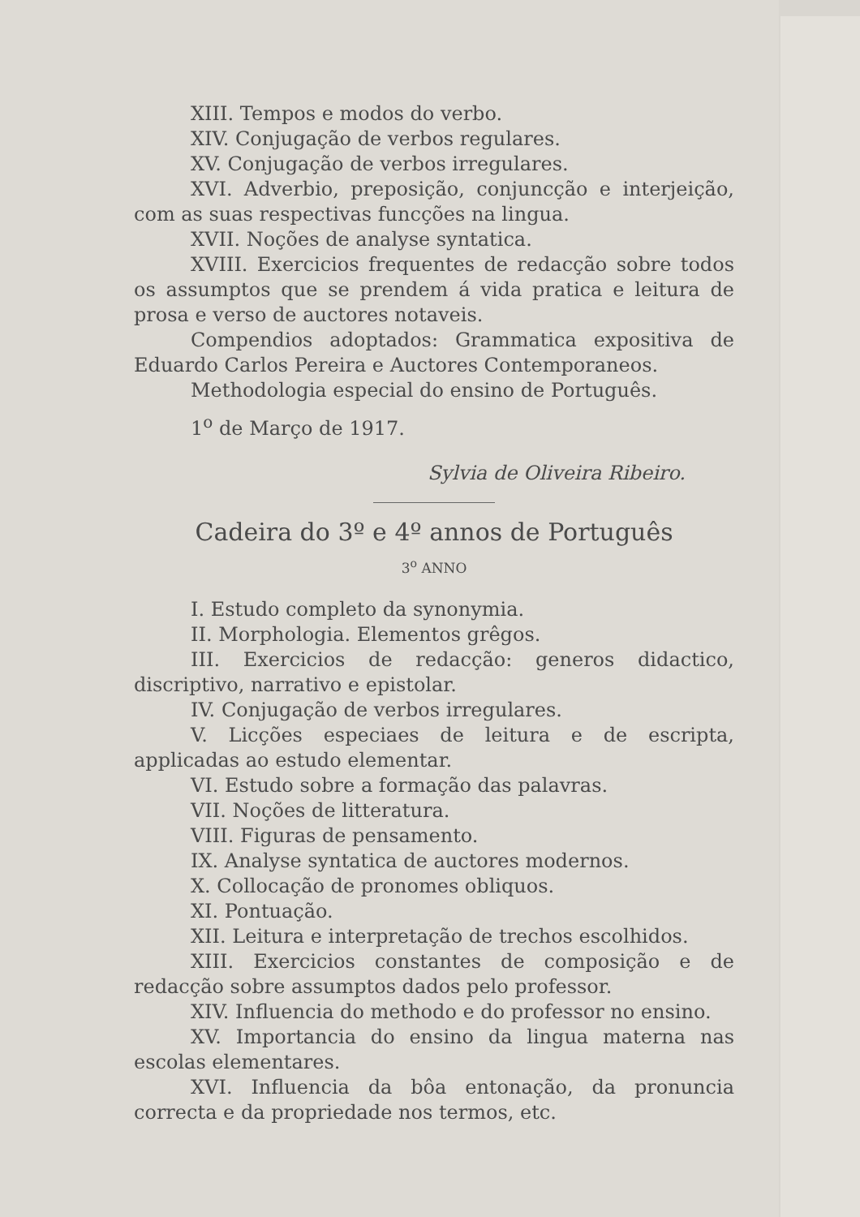XIII. Tempos e modos do verbo.
XIV. Conjugação de verbos regulares.
XV. Conjugação de verbos irregulares.
XVI. Adverbio, preposição, conjuncção e interjeição, com as suas respectivas funcções na lingua.
XVII. Noções de analyse syntatica.
XVIII. Exercicios frequentes de redacção sobre todos os assumptos que se prendem á vida pratica e leitura de prosa e verso de auctores notaveis.
Compendios adoptados: Grammatica expositiva de Eduardo Carlos Pereira e Auctores Contemporaneos.
Methodologia especial do ensino de Português.
1<sup>o</sup> de Março de 1917.
Sylvia de Oliveira Ribeiro.
Cadeira do 3º e 4º annos de Português
3<sup>o</sup> ANNO
I. Estudo completo da synonymia.
II. Morphologia. Elementos grêgos.
III. Exercicios de redacção: generos didactico, discriptivo, narrativo e epistolar.
IV. Conjugação de verbos irregulares.
V. Licções especiaes de leitura e de escripta, applicadas ao estudo elementar.
VI. Estudo sobre a formação das palavras.
VII. Noções de litteratura.
VIII. Figuras de pensamento.
IX. Analyse syntatica de auctores modernos.
X. Collocação de pronomes obliquos.
XI. Pontuação.
XII. Leitura e interpretação de trechos escolhidos.
XIII. Exercicios constantes de composição e de redacção sobre assumptos dados pelo professor.
XIV. Influencia do methodo e do professor no ensino.
XV. Importancia do ensino da lingua materna nas escolas elementares.
XVI. Influencia da bôa entonação, da pronuncia correcta e da propriedade nos termos, etc.